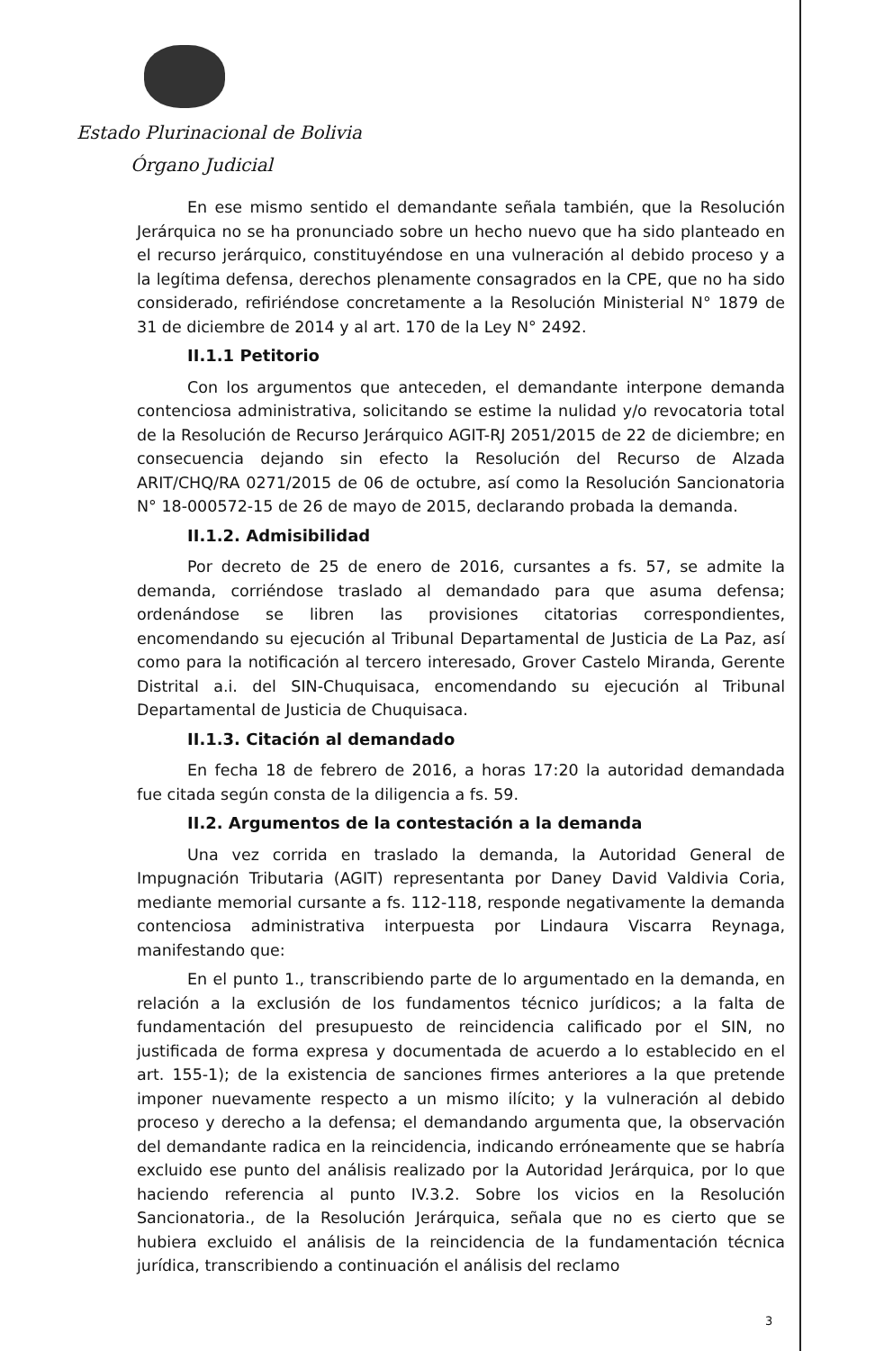Estado Plurinacional de Bolivia
Órgano Judicial
En ese mismo sentido el demandante señala también, que la Resolución Jerárquica no se ha pronunciado sobre un hecho nuevo que ha sido planteado en el recurso jerárquico, constituyéndose en una vulneración al debido proceso y a la legítima defensa, derechos plenamente consagrados en la CPE, que no ha sido considerado, refiriéndose concretamente a la Resolución Ministerial N° 1879 de 31 de diciembre de 2014 y al art. 170 de la Ley N° 2492.
II.1.1 Petitorio
Con los argumentos que anteceden, el demandante interpone demanda contenciosa administrativa, solicitando se estime la nulidad y/o revocatoria total de la Resolución de Recurso Jerárquico AGIT-RJ 2051/2015 de 22 de diciembre; en consecuencia dejando sin efecto la Resolución del Recurso de Alzada ARIT/CHQ/RA 0271/2015 de 06 de octubre, así como la Resolución Sancionatoria N° 18-000572-15 de 26 de mayo de 2015, declarando probada la demanda.
II.1.2. Admisibilidad
Por decreto de 25 de enero de 2016, cursantes a fs. 57, se admite la demanda, corriéndose traslado al demandado para que asuma defensa; ordenándose se libren las provisiones citatorias correspondientes, encomendando su ejecución al Tribunal Departamental de Justicia de La Paz, así como para la notificación al tercero interesado, Grover Castelo Miranda, Gerente Distrital a.i. del SIN-Chuquisaca, encomendando su ejecución al Tribunal Departamental de Justicia de Chuquisaca.
II.1.3. Citación al demandado
En fecha 18 de febrero de 2016, a horas 17:20 la autoridad demandada fue citada según consta de la diligencia a fs. 59.
II.2. Argumentos de la contestación a la demanda
Una vez corrida en traslado la demanda, la Autoridad General de Impugnación Tributaria (AGIT) representanta por Daney David Valdivia Coria, mediante memorial cursante a fs. 112-118, responde negativamente la demanda contenciosa administrativa interpuesta por Lindaura Viscarra Reynaga, manifestando que:
En el punto 1., transcribiendo parte de lo argumentado en la demanda, en relación a la exclusión de los fundamentos técnico jurídicos; a la falta de fundamentación del presupuesto de reincidencia calificado por el SIN, no justificada de forma expresa y documentada de acuerdo a lo establecido en el art. 155-1); de la existencia de sanciones firmes anteriores a la que pretende imponer nuevamente respecto a un mismo ilícito; y la vulneración al debido proceso y derecho a la defensa; el demandando argumenta que, la observación del demandante radica en la reincidencia, indicando erróneamente que se habría excluido ese punto del análisis realizado por la Autoridad Jerárquica, por lo que haciendo referencia al punto IV.3.2. Sobre los vicios en la Resolución Sancionatoria., de la Resolución Jerárquica, señala que no es cierto que se hubiera excluido el análisis de la reincidencia de la fundamentación técnica jurídica, transcribiendo a continuación el análisis del reclamo
3